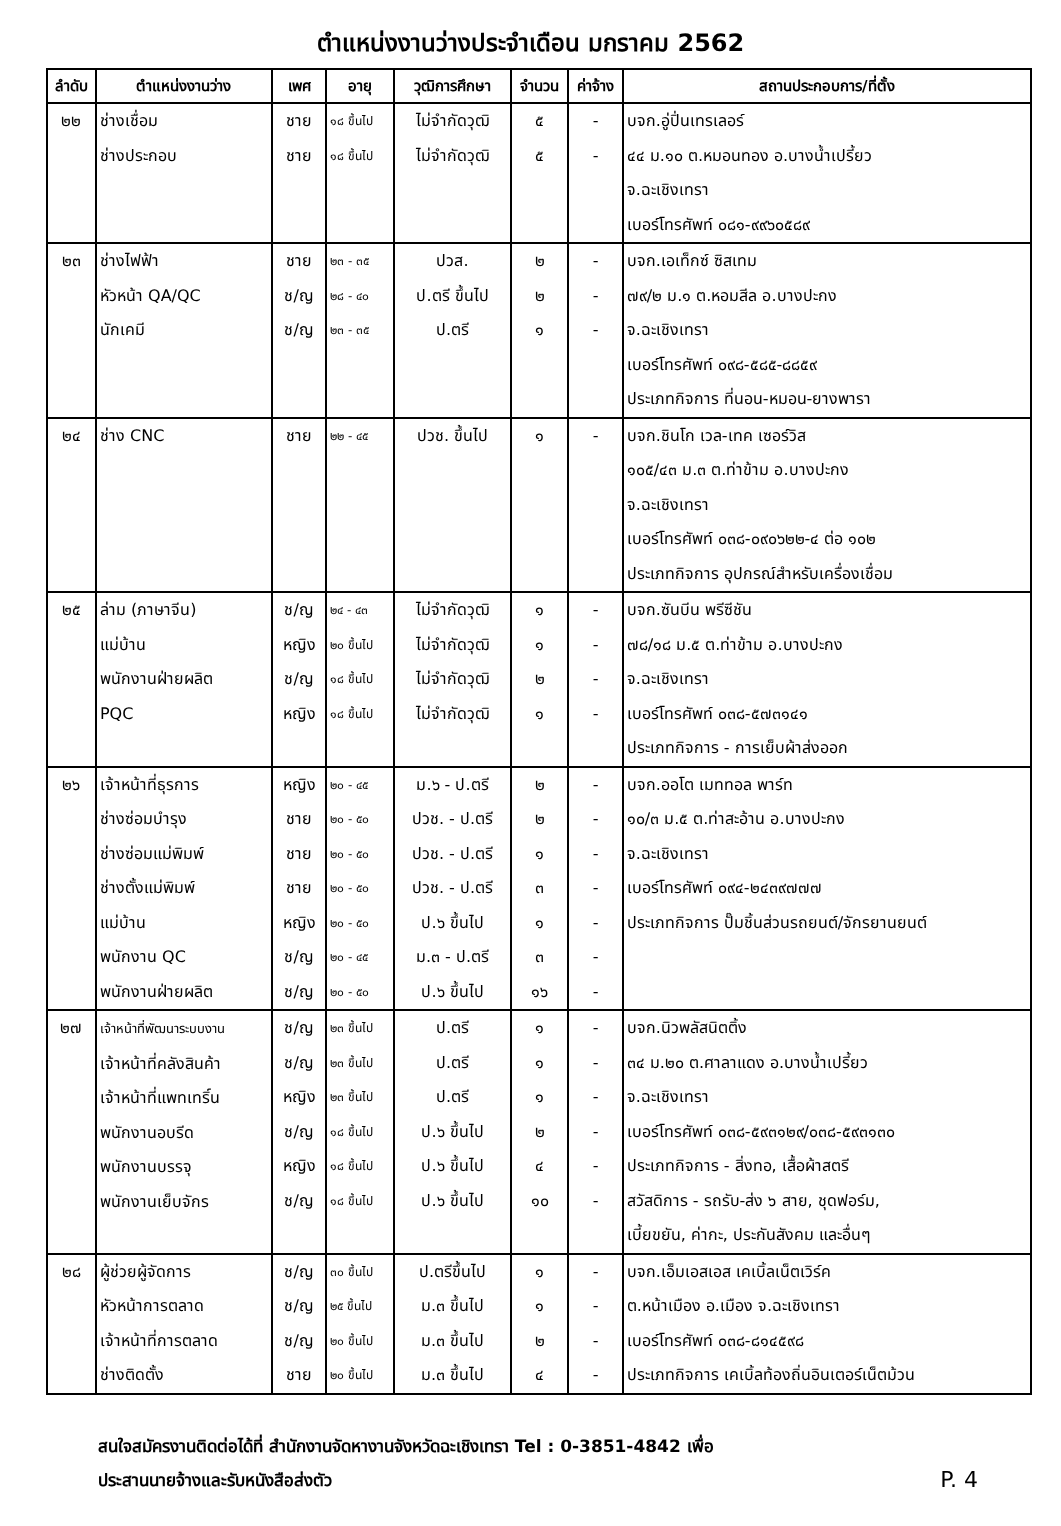ตำแหน่งงานว่างประจำเดือน มกราคม 2562
| ลำดับ | ตำแหน่งงานว่าง | เพศ | อายุ | วุฒิการศึกษา | จำนวน | ค่าจ้าง | สถานประกอบการ/ที่ตั้ง |
| --- | --- | --- | --- | --- | --- | --- | --- |
| ๒๒ | ช่างเชื่อม ช่างประกอบ | ชาย ชาย | ๑๘ ขึ้นไป ๑๘ ขึ้นไป | ไม่จำกัดวุฒิ ไม่จำกัดวุฒิ | ๕ ๕ | - - | บจก.อู่ปิ่นเทรเลอร์ ๔๔ ม.๑๐ ต.หมอนทอง อ.บางน้ำเปรี้ยว จ.ฉะเชิงเทรา เบอร์โทรศัพท์ ๐๘๑-๙๙๖๐๕๘๙ |
| ๒๓ | ช่างไฟฟ้า หัวหน้า QA/QC นักเคมี | ชาย ช/ญ ช/ญ | ๒๓ - ๓๕ ๒๘ - ๔๐ ๒๓ - ๓๕ | ปวส. ป.ตรี ขึ้นไป ป.ตรี | ๒ ๒ ๑ | - - - | บจก.เอเท็กซ์ ซิสเทม ๗๙/๒ ม.๑ ต.หอมสีล อ.บางปะกง จ.ฉะเชิงเทรา เบอร์โทรศัพท์ ๐๙๘-๕๘๕-๘๘๕๙ ประเภทกิจการ ที่นอน-หมอน-ยางพารา |
| ๒๔ | ช่าง CNC | ชาย | ๒๒ - ๔๕ | ปวช. ขึ้นไป | ๑ | - | บจก.ชินโก เวล-เทค เซอร์วิส ๑๐๕/๔๓ ม.๓ ต.ท่าข้าม อ.บางปะกง จ.ฉะเชิงเทรา เบอร์โทรศัพท์ ๐๓๘-๐๙๐๖๒๒-๔ ต่อ ๑๐๒ ประเภทกิจการ อุปกรณ์สำหรับเครื่องเชื่อม |
| ๒๕ | ล่าม (ภาษาจีน) แม่บ้าน พนักงานฝ่ายผลิต PQC | ช/ญ หญิง ช/ญ หญิง | ๒๔ - ๔๓ ๒๐ ขึ้นไป ๑๘ ขึ้นไป ๑๘ ขึ้นไป | ไม่จำกัดวุฒิ ไม่จำกัดวุฒิ ไม่จำกัดวุฒิ ไม่จำกัดวุฒิ | ๑ ๑ ๒ ๑ | - - - - | บจก.ซันบีน พรีซีชัน ๗๘/๑๘ ม.๕ ต.ท่าข้าม อ.บางปะกง จ.ฉะเชิงเทรา เบอร์โทรศัพท์ ๐๓๘-๕๗๓๑๔๑ ประเภทกิจการ - การเย็บผ้าส่งออก |
| ๒๖ | เจ้าหน้าที่ธุรการ ช่างซ่อมบำรุง ช่างซ่อมแม่พิมพ์ ช่างตั้งแม่พิมพ์ แม่บ้าน พนักงาน QC พนักงานฝ่ายผลิต | หญิง ชาย ชาย ชาย หญิง ช/ญ ช/ญ | ๒๐ - ๔๕ ๒๐ - ๕๐ ๒๐ - ๕๐ ๒๐ - ๕๐ ๒๐ - ๕๐ ๒๐ - ๔๕ ๒๐ - ๕๐ | ม.๖ - ป.ตรี ปวช. - ป.ตรี ปวช. - ป.ตรี ปวช. - ป.ตรี ป.๖ ขึ้นไป ม.๓ - ป.ตรี ป.๖ ขึ้นไป | ๒ ๒ ๑ ๓ ๑ ๓ ๑๖ | - - - - - - - | บจก.ออโต เมททอล พาร์ท ๑๐/๓ ม.๕ ต.ท่าสะอ้าน อ.บางปะกง จ.ฉะเชิงเทรา เบอร์โทรศัพท์ ๐๙๔-๒๔๓๙๗๗๗ ประเภทกิจการ ปั๊มชิ้นส่วนรถยนต์/จักรยานยนต์ |
| ๒๗ | เจ้าหน้าที่พัฒนาระบบงาน เจ้าหน้าที่คลังสินค้า เจ้าหน้าที่แพทเทริ์น พนักงานอบรีด พนักงานบรรจุ พนักงานเย็บจักร | ช/ญ ช/ญ หญิง ช/ญ หญิง ช/ญ | ๒๓ ขึ้นไป ๒๓ ขึ้นไป ๒๓ ขึ้นไป ๑๘ ขึ้นไป ๑๘ ขึ้นไป ๑๘ ขึ้นไป | ป.ตรี ป.ตรี ป.ตรี ป.๖ ขึ้นไป ป.๖ ขึ้นไป ป.๖ ขึ้นไป | ๑ ๑ ๑ ๒ ๔ ๑๐ | - - - - - - | บจก.นิวพลัสนิตติ้ง ๓๔ ม.๒๐ ต.ศาลาแดง อ.บางน้ำเปรี้ยว จ.ฉะเชิงเทรา เบอร์โทรศัพท์ ๐๓๘-๕๙๓๑๒๙/๐๓๘-๕๙๓๑๓๐ ประเภทกิจการ - สิ่งทอ, เสื้อผ้าสตรี สวัสดิการ - รถรับ-ส่ง ๖ สาย, ชุดฟอร์ม, เบี้ยขยัน, ค่ากะ, ประกันสังคม และอื่นๆ |
| ๒๘ | ผู้ช่วยผู้จัดการ หัวหน้าการตลาด เจ้าหน้าที่การตลาด ช่างติดตั้ง | ช/ญ ช/ญ ช/ญ ชาย | ๓๐ ขึ้นไป ๒๕ ขึ้นไป ๒๐ ขึ้นไป ๒๐ ขึ้นไป | ป.ตรีขึ้นไป ม.๓ ขึ้นไป ม.๓ ขึ้นไป ม.๓ ขึ้นไป | ๑ ๑ ๒ ๔ | - - - - | บจก.เอ็มเอสเอส เคเบิ้ลเน็ตเวิร์ค ต.หน้าเมือง อ.เมือง จ.ฉะเชิงเทรา เบอร์โทรศัพท์ ๐๓๘-๘๑๔๕๙๘ ประเภทกิจการ เคเบิ้ลท้องถิ่นอินเตอร์เน็ตม้วน |
สนใจสมัครงานติดต่อได้ที่ สำนักงานจัดหางานจังหวัดฉะเชิงเทรา Tel : 0-3851-4842 เพื่อ
ประสานนายจ้างและรับหนังสือส่งตัว P. 4